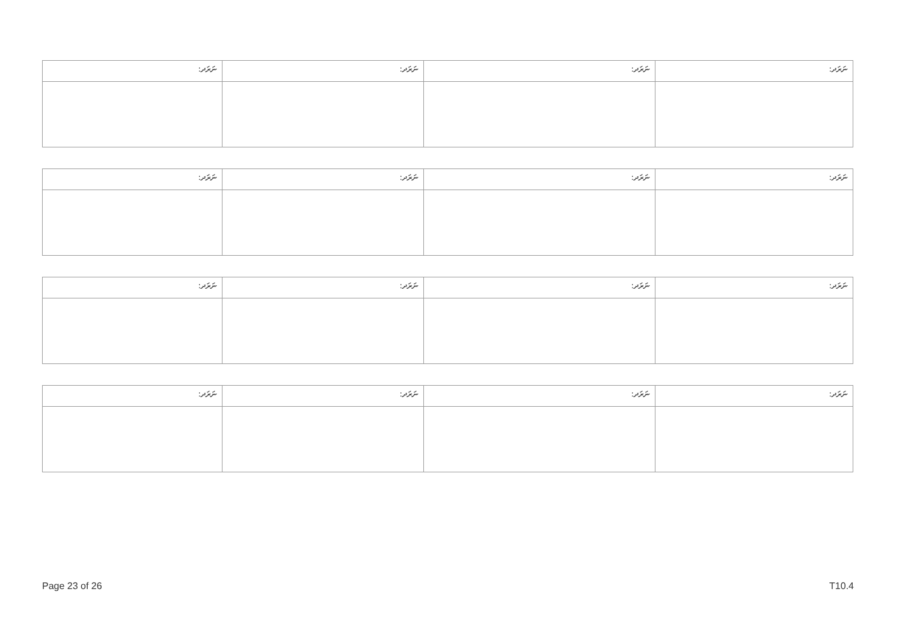| ނަރަދ: | ނަރަދ: | ނަރަދ: | ނަރަދ: |
| ނަރަދ: | ނަރަދ: | ނަރަދ: | ނަރަދ: |
| ނަރަދ: | ނަރަދ: | ނަރަދ: | ނަރަދ: |
| ނަރަދ: | ނަރަދ: | ނަރަދ: | ނަރަދ: |
Page 23 of 26 T10.4